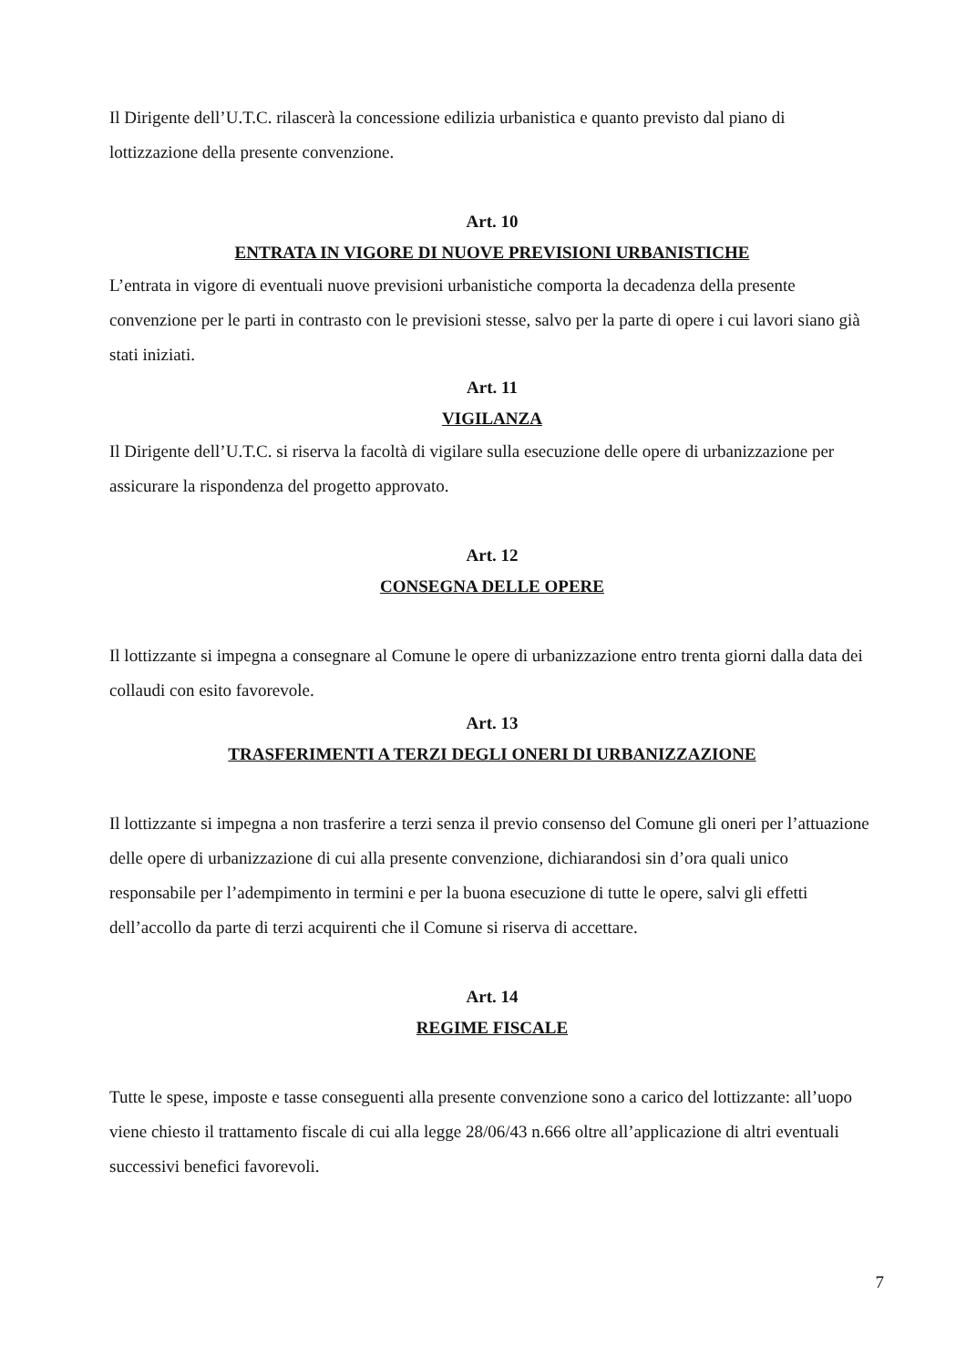Il Dirigente dell’U.T.C. rilascerà la concessione edilizia urbanistica e quanto previsto dal piano di lottizzazione della presente convenzione.
Art. 10
ENTRATA IN VIGORE DI NUOVE PREVISIONI URBANISTICHE
L’entrata in vigore di eventuali nuove previsioni urbanistiche comporta la decadenza della presente convenzione per le parti in contrasto con le previsioni stesse, salvo per la parte di opere i cui lavori siano già stati iniziati.
Art. 11
VIGILANZA
Il Dirigente dell’U.T.C. si riserva la facoltà di vigilare sulla esecuzione delle opere di urbanizzazione per assicurare la rispondenza del progetto approvato.
Art. 12
CONSEGNA DELLE OPERE
Il lottizzante si impegna a consegnare al Comune le opere di urbanizzazione entro trenta giorni dalla data dei collaudi con esito favorevole.
Art. 13
TRASFERIMENTI A TERZI DEGLI ONERI DI URBANIZZAZIONE
Il lottizzante si impegna a non trasferire a terzi senza il previo consenso del Comune gli oneri per l’attuazione delle opere di urbanizzazione di cui alla presente convenzione, dichiarandosi sin d’ora quali unico responsabile per l’adempimento in termini e per la buona esecuzione di tutte le opere, salvi gli effetti dell’accollo da parte di terzi acquirenti che il Comune si riserva di accettare.
Art. 14
REGIME FISCALE
Tutte le spese, imposte e tasse conseguenti alla presente convenzione sono a carico del lottizzante: all’uopo viene chiesto il trattamento fiscale di cui alla legge 28/06/43 n.666 oltre all’applicazione di altri eventuali successivi benefici favorevoli.
7